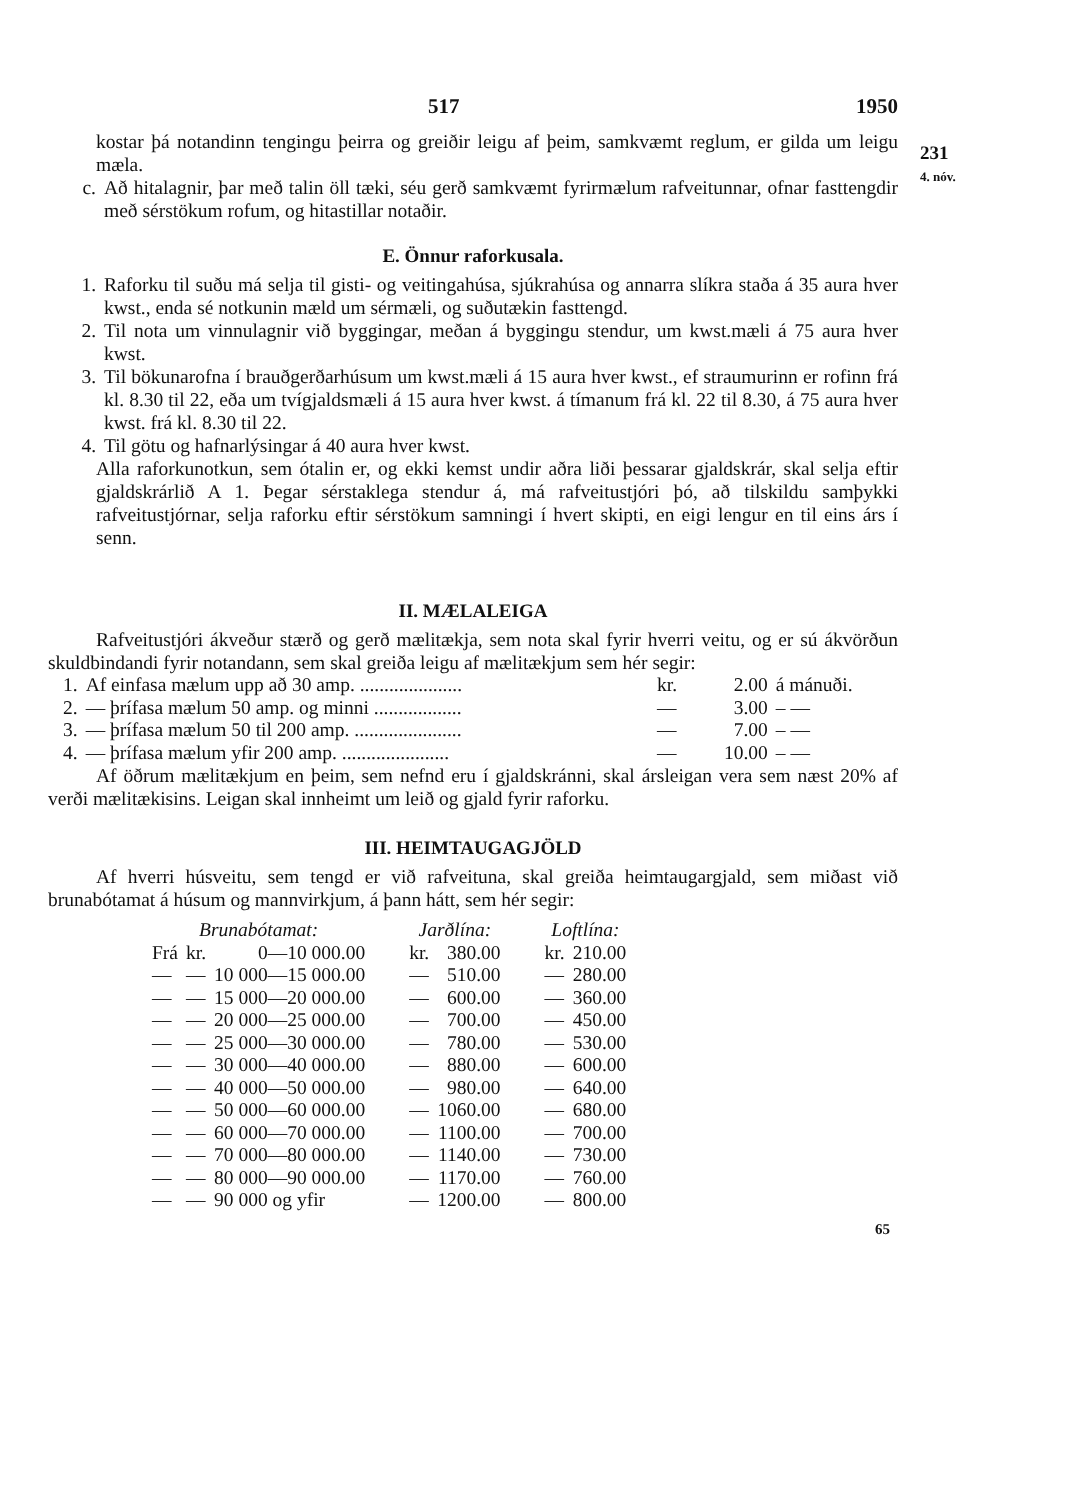517 1950
kostar þá notandinn tengingu þeirra og greiðir leigu af þeim, samkvæmt reglum, er gilda um leigu mæla.
c. Að hitalagnir, þar með talin öll tæki, séu gerð samkvæmt fyrirmælum rafveitunnar, ofnar fasttengdir með sérstökum rofum, og hitastillar notaðir.
E. Önnur raforkusala.
1. Raforku til suðu má selja til gisti- og veitingahúsa, sjúkrahúsa og annarra slíkra staða á 35 aura hver kwst., enda sé notkunin mæld um sérmæli, og suðutækin fasttengd.
2. Til nota um vinnulagnir við byggingar, meðan á byggingu stendur, um kwst.mæli á 75 aura hver kwst.
3. Til bökunarofna í brauðgerðarhúsum um kwst.mæli á 15 aura hver kwst., ef straumurinn er rofinn frá kl. 8.30 til 22, eða um tvígjaldsmæli á 15 aura hver kwst. á tímanum frá kl. 22 til 8.30, á 75 aura hver kwst. frá kl. 8.30 til 22.
4. Til götu og hafnarlýsingar á 40 aura hver kwst.
Alla raforkunotkun, sem ótalin er, og ekki kemst undir aðra liði þessarar gjaldskrár, skal selja eftir gjaldskrárlið A 1. Þegar sérstaklega stendur á, má rafveitustjóri þó, að tilskildu samþykki rafveitustjórnar, selja raforku eftir sérstökum samningi í hvert skipti, en eigi lengur en til eins árs í senn.
II. MÆLALEIGA
Rafveitustjóri ákveður stærð og gerð mælitækja, sem nota skal fyrir hverri veitu, og er sú ákvörðun skuldbindandi fyrir notandann, sem skal greiða leigu af mælitækjum sem hér segir:
| 1. | Af einfasa mælum upp að 30 amp. ..................... | kr. | 2.00 | á mánuði. |
| 2. | — þrífasa mælum 50 amp. og minni .................. | — | 3.00 | – — |
| 3. | — þrífasa mælum 50 til 200 amp. ...................... | — | 7.00 | – — |
| 4. | — þrífasa mælum yfir 200 amp. ...................... | — | 10.00 | – — |
Af öðrum mælitækjum en þeim, sem nefnd eru í gjaldskránni, skal ársleigan vera sem næst 20% af verði mælitækisins. Leigan skal innheimt um leið og gjald fyrir raforku.
III. HEIMTAUGAGJÖLD
Af hverri húsveitu, sem tengd er við rafveituna, skal greiða heimtaugargjald, sem miðast við brunabótamat á húsum og mannvirkjum, á þann hátt, sem hér segir:
| Brunabótamat: | | | Jarðlína: | | Loftlína: | |
| Frá | kr. | 0—10 000.00 | kr. | 380.00 | kr. | 210.00 |
| — | — | 10 000—15 000.00 | — | 510.00 | — | 280.00 |
| — | — | 15 000—20 000.00 | — | 600.00 | — | 360.00 |
| — | — | 20 000—25 000.00 | — | 700.00 | — | 450.00 |
| — | — | 25 000—30 000.00 | — | 780.00 | — | 530.00 |
| — | — | 30 000—40 000.00 | — | 880.00 | — | 600.00 |
| — | — | 40 000—50 000.00 | — | 980.00 | — | 640.00 |
| — | — | 50 000—60 000.00 | — | 1060.00 | — | 680.00 |
| — | — | 60 000—70 000.00 | — | 1100.00 | — | 700.00 |
| — | — | 70 000—80 000.00 | — | 1140.00 | — | 730.00 |
| — | — | 80 000—90 000.00 | — | 1170.00 | — | 760.00 |
| — | — | 90 000 og yfir | — | 1200.00 | — | 800.00 |
65
231
4. nóv.